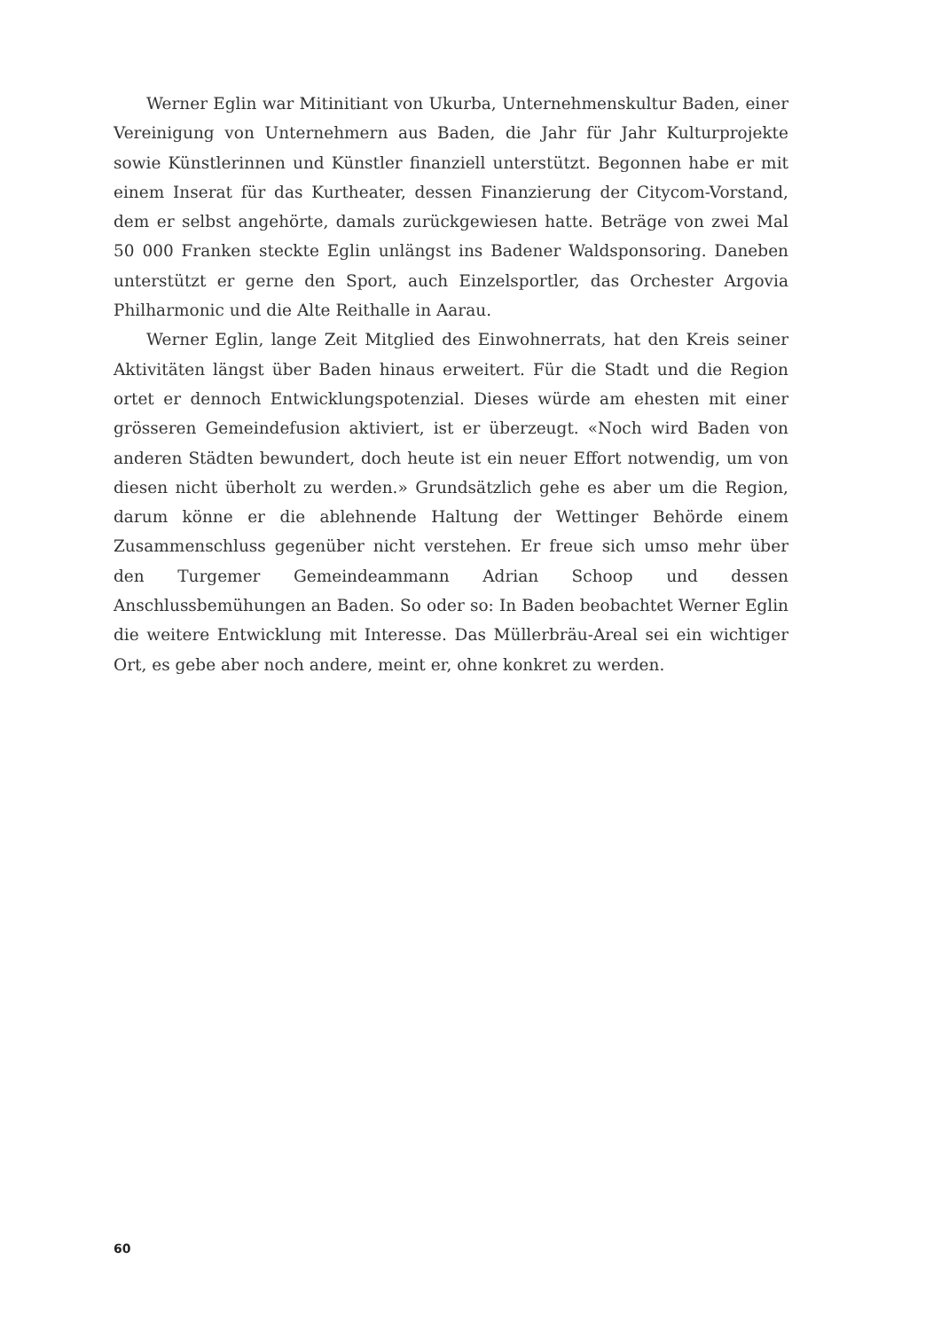Werner Eglin war Mitinitiant von Ukurba, Unternehmenskultur Baden, einer Vereinigung von Unternehmern aus Baden, die Jahr für Jahr Kulturprojekte sowie Künstlerinnen und Künstler finanziell unterstützt. Begonnen habe er mit einem Inserat für das Kurtheater, dessen Finanzierung der Citycom-Vorstand, dem er selbst angehörte, damals zurückgewiesen hatte. Beträge von zwei Mal 50 000 Franken steckte Eglin unlängst ins Badener Waldsponsoring. Daneben unterstützt er gerne den Sport, auch Einzelsportler, das Orchester Argovia Philharmonic und die Alte Reithalle in Aarau.
Werner Eglin, lange Zeit Mitglied des Einwohnerrats, hat den Kreis seiner Aktivitäten längst über Baden hinaus erweitert. Für die Stadt und die Region ortet er dennoch Entwicklungspotenzial. Dieses würde am ehesten mit einer grösseren Gemeindefusion aktiviert, ist er überzeugt. «Noch wird Baden von anderen Städten bewundert, doch heute ist ein neuer Effort notwendig, um von diesen nicht überholt zu werden.» Grundsätzlich gehe es aber um die Region, darum könne er die ablehnende Haltung der Wettinger Behörde einem Zusammenschluss gegenüber nicht verstehen. Er freue sich umso mehr über den Turgemer Gemeindeammann Adrian Schoop und dessen Anschlussbemühungen an Baden. So oder so: In Baden beobachtet Werner Eglin die weitere Entwicklung mit Interesse. Das Müllerbräu-Areal sei ein wichtiger Ort, es gebe aber noch andere, meint er, ohne konkret zu werden.
60